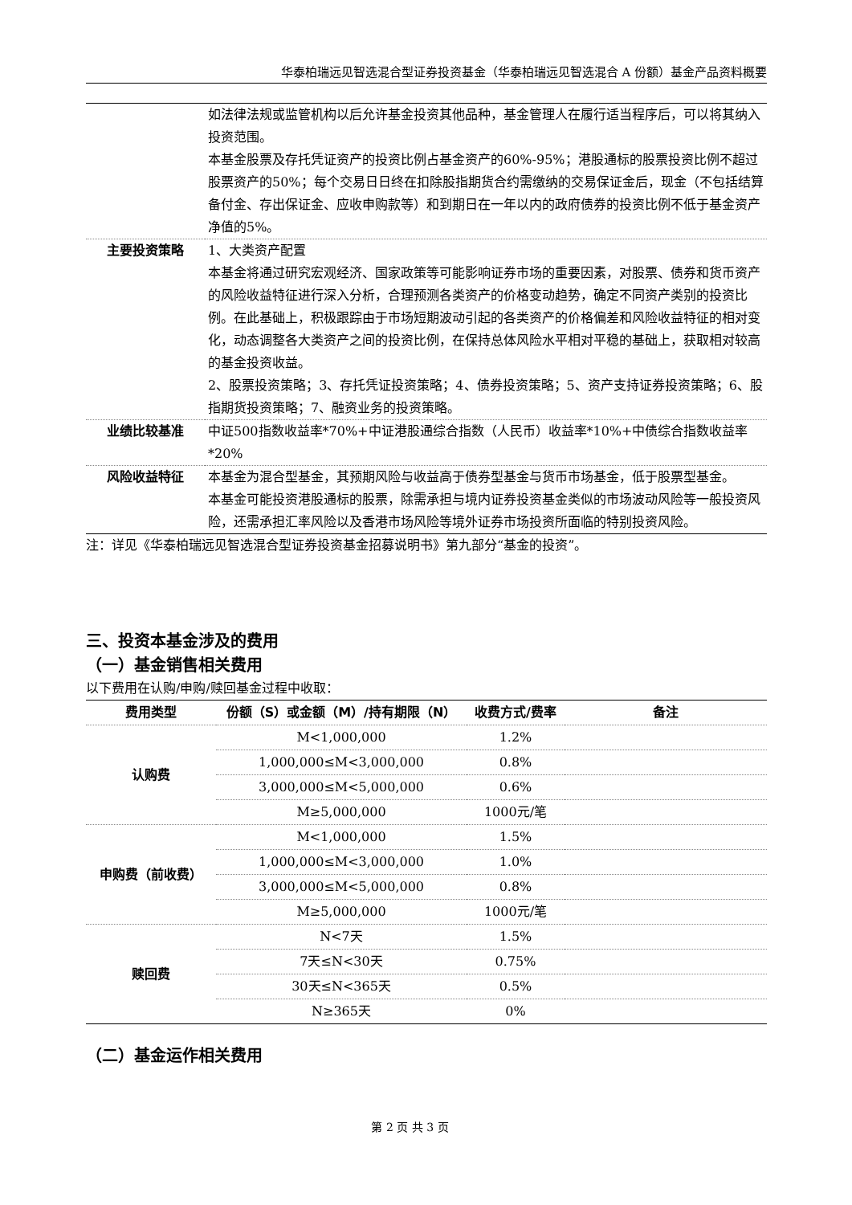华泰柏瑞远见智选混合型证券投资基金（华泰柏瑞远见智选混合 A 份额）基金产品资料概要
| | 如法律法规或监管机构以后允许基金投资其他品种，基金管理人在履行适当程序后，可以将其纳入投资范围。 本基金股票及存托凭证资产的投资比例占基金资产的60%-95%；港股通标的股票投资比例不超过股票资产的50%；每个交易日日终在扣除股指期货合约需缴纳的交易保证金后，现金（不包括结算备付金、存出保证金、应收申购款等）和到期日在一年以内的政府债券的投资比例不低于基金资产净值的5%。 |
| 主要投资策略 | 1、大类资产配置 本基金将通过研究宏观经济、国家政策等可能影响证券市场的重要因素，对股票、债券和货币资产的风险收益特征进行深入分析，合理预测各类资产的价格变动趋势，确定不同资产类别的投资比例。在此基础上，积极跟踪由于市场短期波动引起的各类资产的价格偏差和风险收益特征的相对变化，动态调整各大类资产之间的投资比例，在保持总体风险水平相对平稳的基础上，获取相对较高的基金投资收益。 2、股票投资策略；3、存托凭证投资策略；4、债券投资策略；5、资产支持证券投资策略；6、股指期货投资策略；7、融资业务的投资策略。 |
| 业绩比较基准 | 中证500指数收益率*70%+中证港股通综合指数（人民币）收益率*10%+中债综合指数收益率*20% |
| 风险收益特征 | 本基金为混合型基金，其预期风险与收益高于债券型基金与货币市场基金，低于股票型基金。 本基金可能投资港股通标的股票，除需承担与境内证券投资基金类似的市场波动风险等一般投资风险，还需承担汇率风险以及香港市场风险等境外证券市场投资所面临的特别投资风险。 |
注：详见《华泰柏瑞远见智选混合型证券投资基金招募说明书》第九部分“基金的投资”。
三、投资本基金涉及的费用
（一）基金销售相关费用
以下费用在认购/申购/赎回基金过程中收取：
| 费用类型 | 份额（S）或金额（M）/持有期限（N） | 收费方式/费率 | 备注 |
| --- | --- | --- | --- |
| 认购费 | M<1,000,000 | 1.2% | |
| | 1,000,000≤M<3,000,000 | 0.8% | |
| | 3,000,000≤M<5,000,000 | 0.6% | |
| | M≥5,000,000 | 1000元/笔 | |
| 申购费（前收费） | M<1,000,000 | 1.5% | |
| | 1,000,000≤M<3,000,000 | 1.0% | |
| | 3,000,000≤M<5,000,000 | 0.8% | |
| | M≥5,000,000 | 1000元/笔 | |
| 赎回费 | N<7天 | 1.5% | |
| | 7天≤N<30天 | 0.75% | |
| | 30天≤N<365天 | 0.5% | |
| | N≥365天 | 0% | |
（二）基金运作相关费用
第 2 页 共 3 页